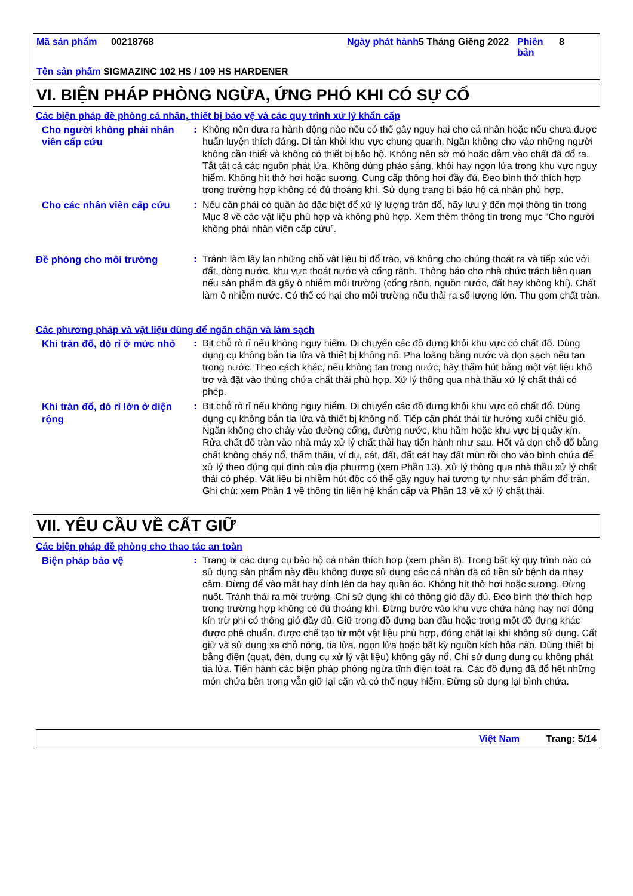| Mã sản phẩm | 00218768 | Ngày phát hành | 5 Tháng Giêng 2022 | Phiên bản | 8 |
| Tên sản phẩm SIGMAZINC 102 HS / 109 HS HARDENER | | | | | |
VI. BIỆN PHÁP PHÒNG NGỪA, ỨNG PHÓ KHI CÓ SỰ CỐ
Các biện pháp đề phòng cá nhân, thiết bị bảo vệ và các quy trình xử lý khẩn cấp
Cho người không phải nhân viên cấp cứu
: Không nên đưa ra hành động nào nếu có thể gây nguy hại cho cá nhân hoặc nếu chưa được huấn luyện thích đáng. Di tản khỏi khu vực chung quanh. Ngăn không cho vào những người không cần thiết và không có thiết bị bảo hộ. Không nên sờ mó hoặc dẫm vào chất đã đổ ra. Tắt tất cả các nguồn phát lửa. Không dùng pháo sáng, khói hay ngọn lửa trong khu vực nguy hiểm. Không hít thở hơi hoặc sương. Cung cấp thông hơi đầy đủ. Đeo bình thở thích hợp trong trường hợp không có đủ thoáng khí. Sử dụng trang bị bảo hộ cá nhân phù hợp.
Cho các nhân viên cấp cứu
: Nếu cần phải có quần áo đặc biệt để xử lý lượng tràn đổ, hãy lưu ý đến mọi thông tin trong Mục 8 về các vật liệu phù hợp và không phù hợp. Xem thêm thông tin trong mục “Cho người không phải nhân viên cấp cứu”.
Đề phòng cho môi trường : Tránh làm lây lan những chỗ vật liệu bị đổ trào, và không cho chúng thoát ra và tiếp xúc với đất, dòng nước, khu vực thoát nước và cống rãnh. Thông báo cho nhà chức trách liên quan nếu sản phẩm đã gây ô nhiễm môi trường (cống rãnh, nguồn nước, đất hay không khí). Chất làm ô nhiễm nước. Có thể có hại cho môi trường nếu thải ra số lượng lớn. Thu gom chất tràn.
Các phương pháp và vật liệu dùng để ngăn chặn và làm sạch
Khi tràn đổ, dò rỉ ở mức nhỏ
: Bịt chỗ rò rỉ nếu không nguy hiểm. Di chuyển các đồ đựng khỏi khu vực có chất đổ. Dùng dụng cụ không bắn tia lửa và thiết bị không nổ. Pha loãng bằng nước và dọn sạch nếu tan trong nước. Theo cách khác, nếu không tan trong nước, hãy thấm hút bằng một vật liệu khô trơ và đặt vào thùng chứa chất thải phù hợp. Xử lý thông qua nhà thầu xử lý chất thải có phép.
Khi tràn đổ, dò rỉ lớn ở diện rộng
: Bịt chỗ rò rỉ nếu không nguy hiểm. Di chuyển các đồ đựng khỏi khu vực có chất đổ. Dùng dụng cụ không bắn tia lửa và thiết bị không nổ. Tiếp cận phát thải từ hướng xuôi chiều gió. Ngăn không cho chảy vào đường cống, đường nước, khu hầm hoặc khu vực bị quây kín. Rửa chất đổ tràn vào nhà máy xử lý chất thải hay tiến hành như sau. Hốt và dọn chỗ đổ bằng chất không cháy nổ, thấm thấu, ví dụ, cát, đất, đất cát hay đất mùn rồi cho vào bình chứa để xử lý theo đúng qui định của địa phương (xem Phần 13). Xử lý thông qua nhà thầu xử lý chất thải có phép. Vật liệu bị nhiễm hút độc có thể gây nguy hại tương tự như sản phẩm đổ tràn. Ghi chú: xem Phần 1 về thông tin liên hệ khẩn cấp và Phần 13 về xử lý chất thải.
VII. YÊU CẦU VỀ CẤT GIỮ
Các biện pháp đề phòng cho thao tác an toàn
Biện pháp bảo vệ : Trang bị các dụng cụ bảo hộ cá nhân thích hợp (xem phần 8). Trong bất kỳ quy trình nào có sử dụng sản phẩm này đều không được sử dụng các cá nhân đã có tiền sử bệnh da nhạy cảm. Đừng để vào mắt hay dính lên da hay quần áo. Không hít thở hơi hoặc sương. Đừng nuốt. Tránh thải ra môi trường. Chỉ sử dụng khi có thông gió đầy đủ. Đeo bình thở thích hợp trong trường hợp không có đủ thoáng khí. Đừng bước vào khu vực chứa hàng hay nơi đóng kín trừ phi có thông gió đầy đủ. Giữ trong đồ đựng ban đầu hoặc trong một đồ đựng khác được phê chuẩn, được chế tạo từ một vật liệu phù hợp, đóng chặt lại khi không sử dụng. Cất giữ và sử dụng xa chỗ nóng, tia lửa, ngọn lửa hoặc bất kỳ nguồn kích hỏa nào. Dùng thiết bị bằng điện (quạt, đèn, dụng cụ xử lý vật liệu) không gây nổ. Chỉ sử dụng dụng cụ không phát tia lửa. Tiến hành các biện pháp phòng ngừa tĩnh điện toát ra. Các đồ đựng đã đổ hết những món chứa bên trong vẫn giữ lại cặn và có thể nguy hiểm. Đừng sử dụng lại bình chứa.
Việt Nam Trang: 5/14